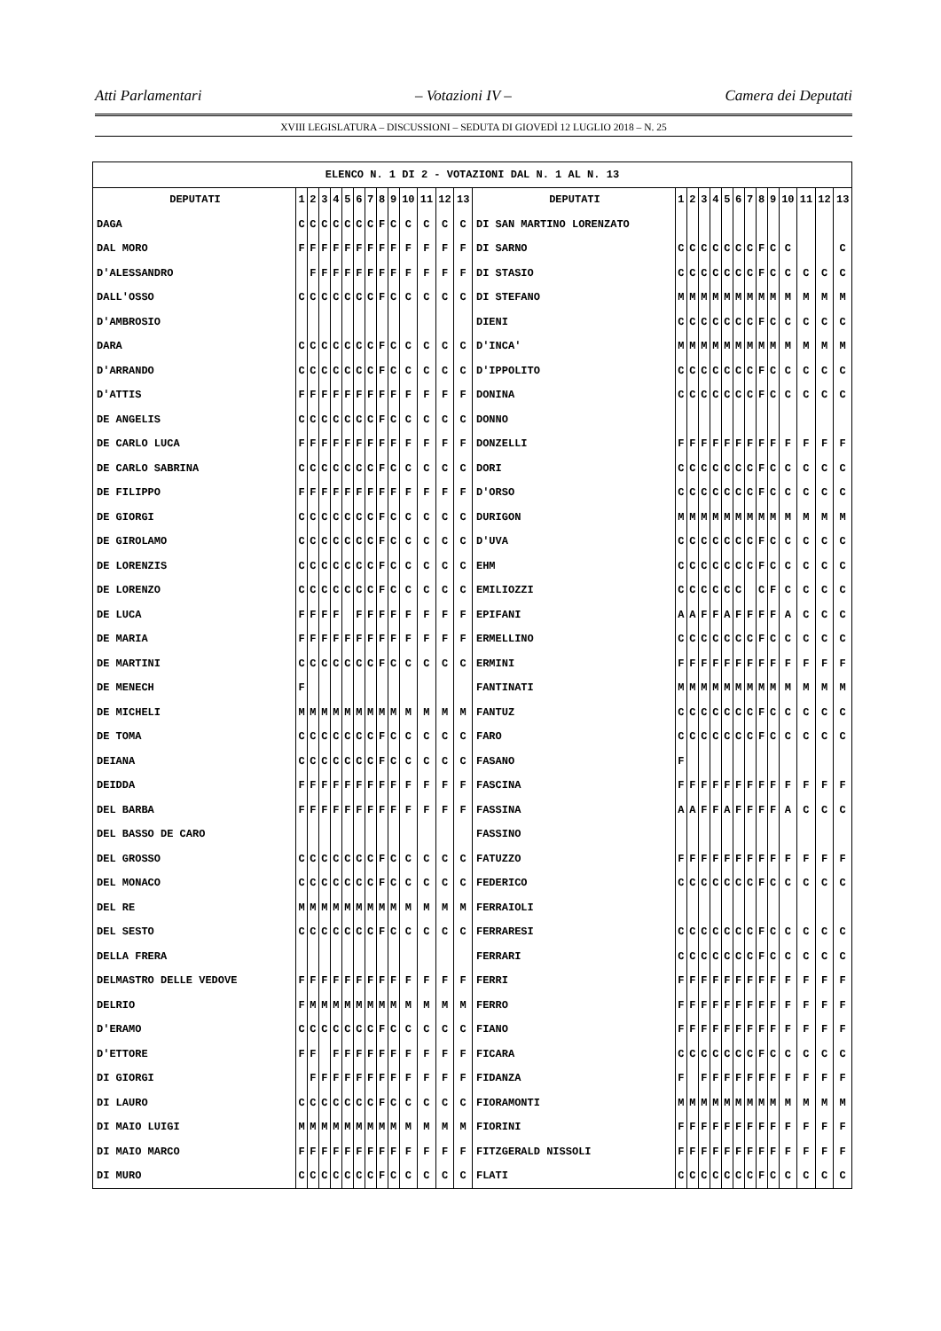Atti Parlamentari – Votazioni IV – Camera dei Deputati
XVIII LEGISLATURA – DISCUSSIONI – SEDUTA DI GIOVEDÌ 12 LUGLIO 2018 – N. 25
| ELENCO N. 1 DI 2 - VOTAZIONI DAL N. 1 AL N. 13 | | | | | | | | | | | | | | | | | | | | | | | | | | | |
| --- | --- | --- | --- | --- | --- | --- | --- | --- | --- | --- | --- | --- | --- | --- | --- | --- | --- | --- | --- | --- | --- | --- | --- | --- | --- | --- | --- |
| DEPUTATI | 1 | 2 | 3 | 4 | 5 | 6 | 7 | 8 | 9 | 10 | 11 | 12 | 13 | DEPUTATI | 1 | 2 | 3 | 4 | 5 | 6 | 7 | 8 | 9 | 10 | 11 | 12 | 13 |
| DAGA | C | C | C | C | C | C | C | F | C | C | C | C | C | DI SAN MARTINO LORENZATO | | | | | | | | | | | | | |
| DAL MORO | F | F | F | F | F | F | F | F | F | F | F | F | F | DI SARNO | C | C | C | C | C | C | C | F | C | C | | | C |
| D'ALESSANDRO | | F | F | F | F | F | F | F | F | F | F | F | F | DI STASIO | C | C | C | C | C | C | C | F | C | C | C | C | C |
| DALL'OSSO | C | C | C | C | C | C | C | F | C | C | C | C | C | DI STEFANO | M | M | M | M | M | M | M | M | M | M | M | M | M |
| D'AMBROSIO | | | | | | | | | | | | | | DIENI | C | C | C | C | C | C | C | F | C | C | C | C | C |
| DARA | C | C | C | C | C | C | C | F | C | C | C | C | C | D'INCA' | M | M | M | M | M | M | M | M | M | M | M | M | M |
| D'ARRANDO | C | C | C | C | C | C | C | F | C | C | C | C | C | D'IPPOLITO | C | C | C | C | C | C | C | F | C | C | C | C | C |
| D'ATTIS | F | F | F | F | F | F | F | F | F | F | F | F | F | DONINA | C | C | C | C | C | C | C | F | C | C | C | C | C |
| DE ANGELIS | C | C | C | C | C | C | C | F | C | C | C | C | C | DONNO | | | | | | | | | | | | | |
| DE CARLO LUCA | F | F | F | F | F | F | F | F | F | F | F | F | F | DONZELLI | F | F | F | F | F | F | F | F | F | F | F | F | F |
| DE CARLO SABRINA | C | C | C | C | C | C | C | F | C | C | C | C | C | DORI | C | C | C | C | C | C | C | F | C | C | C | C | C |
| DE FILIPPO | F | F | F | F | F | F | F | F | F | F | F | F | F | D'ORSO | C | C | C | C | C | C | C | F | C | C | C | C | C |
| DE GIORGI | C | C | C | C | C | C | C | F | C | C | C | C | C | DURIGON | M | M | M | M | M | M | M | M | M | M | M | M | M |
| DE GIROLAMO | C | C | C | C | C | C | C | F | C | C | C | C | C | D'UVA | C | C | C | C | C | C | C | F | C | C | C | C | C |
| DE LORENZIS | C | C | C | C | C | C | C | F | C | C | C | C | C | EHM | C | C | C | C | C | C | C | F | C | C | C | C | C |
| DE LORENZO | C | C | C | C | C | C | C | F | C | C | C | C | C | EMILIOZZI | C | C | C | C | C | C | | C | F | C | C | C | C |
| DE LUCA | F | F | F | F | | F | F | F | F | F | F | F | F | EPIFANI | A | A | F | F | A | F | F | F | F | A | C | C | C |
| DE MARIA | F | F | F | F | F | F | F | F | F | F | F | F | F | ERMELLINO | C | C | C | C | C | C | C | F | C | C | C | C | C |
| DE MARTINI | C | C | C | C | C | C | C | F | C | C | C | C | C | ERMINI | F | F | F | F | F | F | F | F | F | F | F | F | F |
| DE MENECH | F | | | | | | | | | | | | | FANTINATI | M | M | M | M | M | M | M | M | M | M | M | M | M |
| DE MICHELI | M | M | M | M | M | M | M | M | M | M | M | M | M | FANTUZ | C | C | C | C | C | C | C | F | C | C | C | C | C |
| DE TOMA | C | C | C | C | C | C | C | F | C | C | C | C | C | FARO | C | C | C | C | C | C | C | F | C | C | C | C | C |
| DEIANA | C | C | C | C | C | C | C | F | C | C | C | C | C | FASANO | F | | | | | | | | | | | | |
| DEIDDA | F | F | F | F | F | F | F | F | F | F | F | F | F | FASCINA | F | F | F | F | F | F | F | F | F | F | F | F | F |
| DEL BARBA | F | F | F | F | F | F | F | F | F | F | F | F | F | FASSINA | A | A | F | F | A | F | F | F | F | A | C | C | C |
| DEL BASSO DE CARO | | | | | | | | | | | | | | FASSINO | | | | | | | | | | | | | |
| DEL GROSSO | C | C | C | C | C | C | C | F | C | C | C | C | C | FATUZZO | F | F | F | F | F | F | F | F | F | F | F | F | F |
| DEL MONACO | C | C | C | C | C | C | C | F | C | C | C | C | C | FEDERICO | C | C | C | C | C | C | C | F | C | C | C | C | C |
| DEL RE | M | M | M | M | M | M | M | M | M | M | M | M | M | FERRAIOLI | | | | | | | | | | | | | |
| DEL SESTO | C | C | C | C | C | C | C | F | C | C | C | C | C | FERRARESI | C | C | C | C | C | C | C | F | C | C | C | C | C |
| DELLA FRERA | | | | | | | | | | | | | | FERRARI | C | C | C | C | C | C | C | F | C | C | C | C | C |
| DELMASTRO DELLE VEDOVE | F | F | F | F | F | F | F | F | F | F | F | F | F | FERRI | F | F | F | F | F | F | F | F | F | F | F | F | F |
| DELRIO | F | M | M | M | M | M | M | M | M | M | M | M | M | FERRO | F | F | F | F | F | F | F | F | F | F | F | F | F |
| D'ERAMO | C | C | C | C | C | C | C | F | C | C | C | C | C | FIANO | F | F | F | F | F | F | F | F | F | F | F | F | F |
| D'ETTORE | F | F | | F | F | F | F | F | F | F | F | F | F | FICARA | C | C | C | C | C | C | C | F | C | C | C | C | C |
| DI GIORGI | | F | F | F | F | F | F | F | F | F | F | F | F | FIDANZA | F | | F | F | F | F | F | F | F | F | F | F | F |
| DI LAURO | C | C | C | C | C | C | C | F | C | C | C | C | C | FIORAMONTI | M | M | M | M | M | M | M | M | M | M | M | M | M |
| DI MAIO LUIGI | M | M | M | M | M | M | M | M | M | M | M | M | M | FIORINI | F | F | F | F | F | F | F | F | F | F | F | F | F |
| DI MAIO MARCO | F | F | F | F | F | F | F | F | F | F | F | F | F | FITZGERALD NISSOLI | F | F | F | F | F | F | F | F | F | F | F | F | F |
| DI MURO | C | C | C | C | C | C | C | F | C | C | C | C | C | FLATI | C | C | C | C | C | C | C | F | C | C | C | C | C |